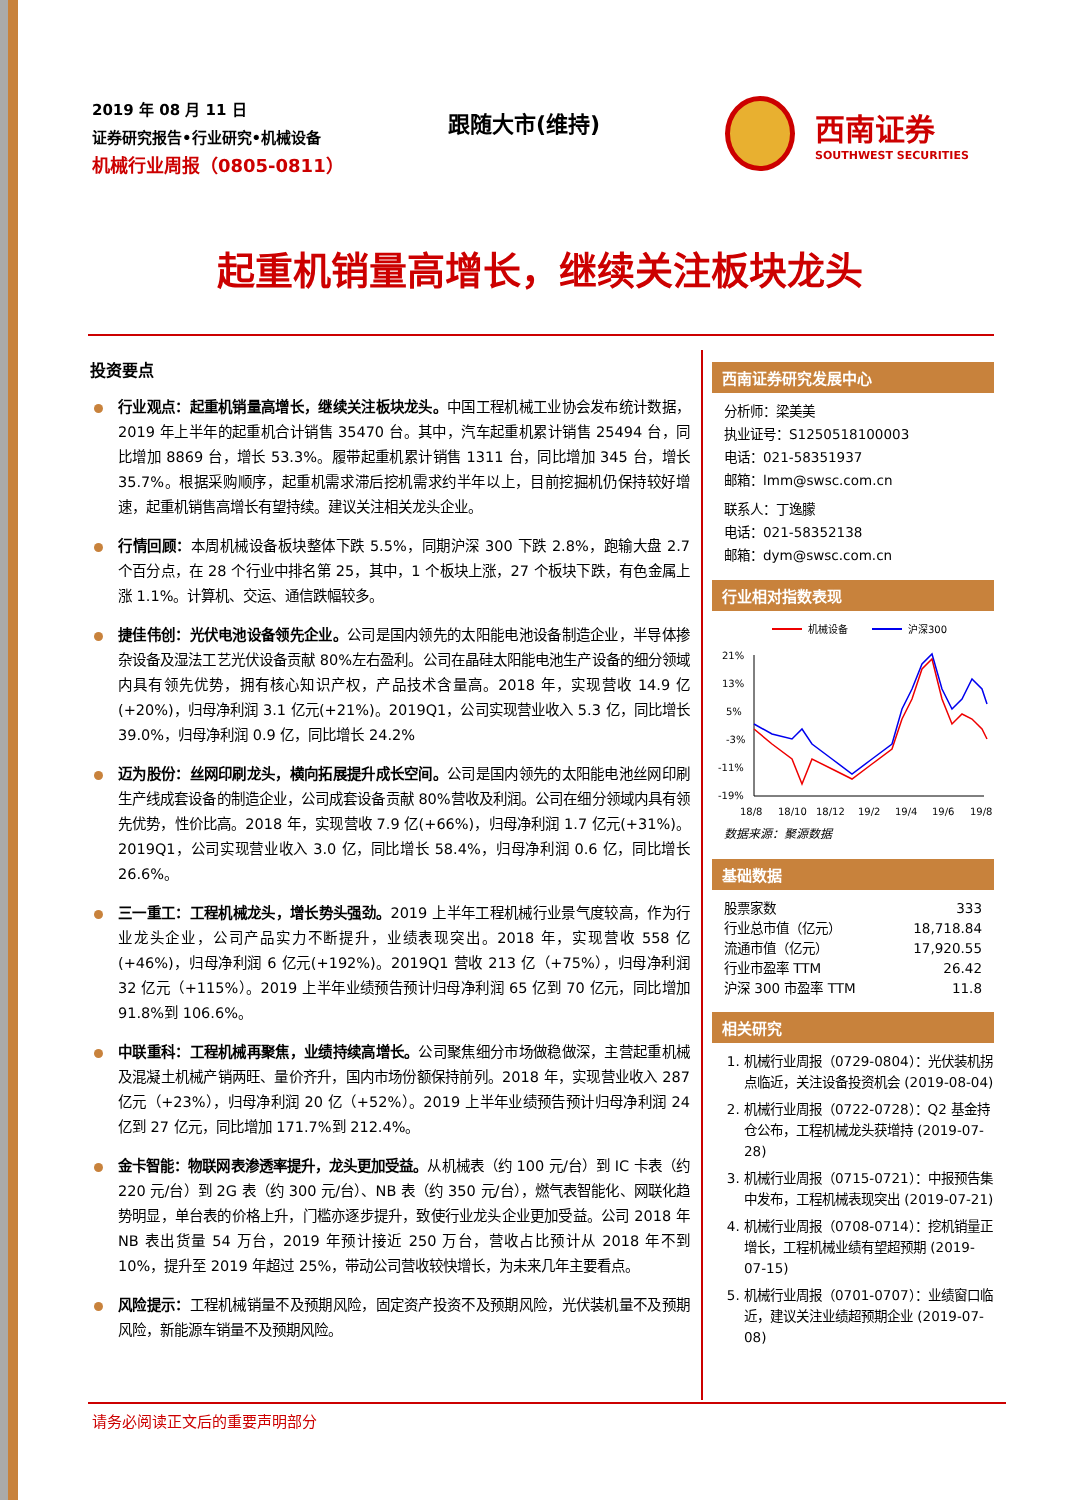2019 年 08 月 11 日
证券研究报告•行业研究•机械设备
机械行业周报（0805-0811）
跟随大市(维持)
西南证券
SOUTHWEST SECURITIES
起重机销量高增长，继续关注板块龙头
投资要点
行业观点：起重机销量高增长，继续关注板块龙头。中国工程机械工业协会发布统计数据，2019 年上半年的起重机合计销售 35470 台。其中，汽车起重机累计销售 25494 台，同比增加 8869 台，增长 53.3%。履带起重机累计销售 1311 台，同比增加 345 台，增长 35.7%。根据采购顺序，起重机需求滞后挖机需求约半年以上，目前挖掘机仍保持较好增速，起重机销售高增长有望持续。建议关注相关龙头企业。
行情回顾：本周机械设备板块整体下跌 5.5%，同期沪深 300 下跌 2.8%，跑输大盘 2.7 个百分点，在 28 个行业中排名第 25，其中，1 个板块上涨，27 个板块下跌，有色金属上涨 1.1%。计算机、交运、通信跌幅较多。
捷佳伟创：光伏电池设备领先企业。公司是国内领先的太阳能电池设备制造企业，半导体掺杂设备及湿法工艺光伏设备贡献 80%左右盈利。公司在晶硅太阳能电池生产设备的细分领域内具有领先优势，拥有核心知识产权，产品技术含量高。2018 年，实现营收 14.9 亿(+20%)，归母净利润 3.1 亿元(+21%)。2019Q1，公司实现营业收入 5.3 亿，同比增长 39.0%，归母净利润 0.9 亿，同比增长 24.2%
迈为股份：丝网印刷龙头，横向拓展提升成长空间。公司是国内领先的太阳能电池丝网印刷生产线成套设备的制造企业，公司成套设备贡献 80%营收及利润。公司在细分领域内具有领先优势，性价比高。2018 年，实现营收 7.9 亿(+66%)，归母净利润 1.7 亿元(+31%)。2019Q1，公司实现营业收入 3.0 亿，同比增长 58.4%，归母净利润 0.6 亿，同比增长 26.6%。
三一重工：工程机械龙头，增长势头强劲。2019 上半年工程机械行业景气度较高，作为行业龙头企业，公司产品实力不断提升，业绩表现突出。2018 年，实现营收 558 亿(+46%)，归母净利润 6 亿元(+192%)。2019Q1 营收 213 亿（+75%），归母净利润 32 亿元（+115%）。2019 上半年业绩预告预计归母净利润 65 亿到 70 亿元，同比增加 91.8%到 106.6%。
中联重科：工程机械再聚焦，业绩持续高增长。公司聚焦细分市场做稳做深，主营起重机械及混凝土机械产销两旺、量价齐升，国内市场份额保持前列。2018 年，实现营业收入 287 亿元（+23%），归母净利润 20 亿（+52%）。2019 上半年业绩预告预计归母净利润 24 亿到 27 亿元，同比增加 171.7%到 212.4%。
金卡智能：物联网表渗透率提升，龙头更加受益。从机械表（约 100 元/台）到 IC 卡表（约 220 元/台）到 2G 表（约 300 元/台）、NB 表（约 350 元/台），燃气表智能化、网联化趋势明显，单台表的价格上升，门槛亦逐步提升，致使行业龙头企业更加受益。公司 2018 年 NB 表出货量 54 万台，2019 年预计接近 250 万台，营收占比预计从 2018 年不到 10%，提升至 2019 年超过 25%，带动公司营收较快增长，为未来几年主要看点。
风险提示：工程机械销量不及预期风险，固定资产投资不及预期风险，光伏装机量不及预期风险，新能源车销量不及预期风险。
西南证券研究发展中心
分析师：梁美美
执业证号：S1250518100003
电话：021-58351937
邮箱：lmm@swsc.com.cn
联系人：丁逸朦
电话：021-58352138
邮箱：dym@swsc.com.cn
行业相对指数表现
机械设备
沪深300
21%
13%
5%
-3%
-11%
-19%
18/8
18/10
18/12
19/2
19/4
19/6
19/8
数据来源：聚源数据
基础数据
| 股票家数 | 333 |
| 行业总市值（亿元） | 18,718.84 |
| 流通市值（亿元） | 17,920.55 |
| 行业市盈率 TTM | 26.42 |
| 沪深 300 市盈率 TTM | 11.8 |
相关研究
1. 机械行业周报（0729-0804）：光伏装机拐点临近，关注设备投资机会 (2019-08-04)
2. 机械行业周报（0722-0728）：Q2 基金持仓公布，工程机械龙头获增持 (2019-07-28)
3. 机械行业周报（0715-0721）：中报预告集中发布，工程机械表现突出 (2019-07-21)
4. 机械行业周报（0708-0714）：挖机销量正增长，工程机械业绩有望超预期 (2019-07-15)
5. 机械行业周报（0701-0707）：业绩窗口临近，建议关注业绩超预期企业 (2019-07-08)
请务必阅读正文后的重要声明部分